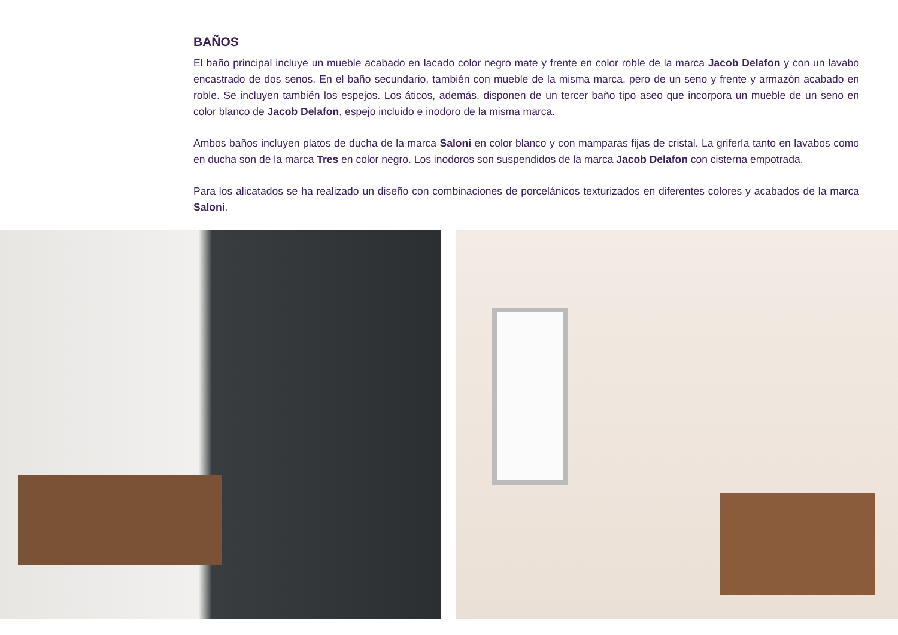BAÑOS
El baño principal incluye un mueble acabado en lacado color negro mate y frente en color roble de la marca Jacob Delafon y con un lavabo encastrado de dos senos. En el baño secundario, también con mueble de la misma marca, pero de un seno y frente y armazón acabado en roble. Se incluyen también los espejos. Los áticos, además, disponen de un tercer baño tipo aseo que incorpora un mueble de un seno en color blanco de Jacob Delafon, espejo incluido e inodoro de la misma marca.
Ambos baños incluyen platos de ducha de la marca Saloni en color blanco y con mamparas fijas de cristal. La grifería tanto en lavabos como en ducha son de la marca Tres en color negro. Los inodoros son suspendidos de la marca Jacob Delafon con cisterna empotrada.
Para los alicatados se ha realizado un diseño con combinaciones de porcelánicos texturizados en diferentes colores y acabados de la marca Saloni.